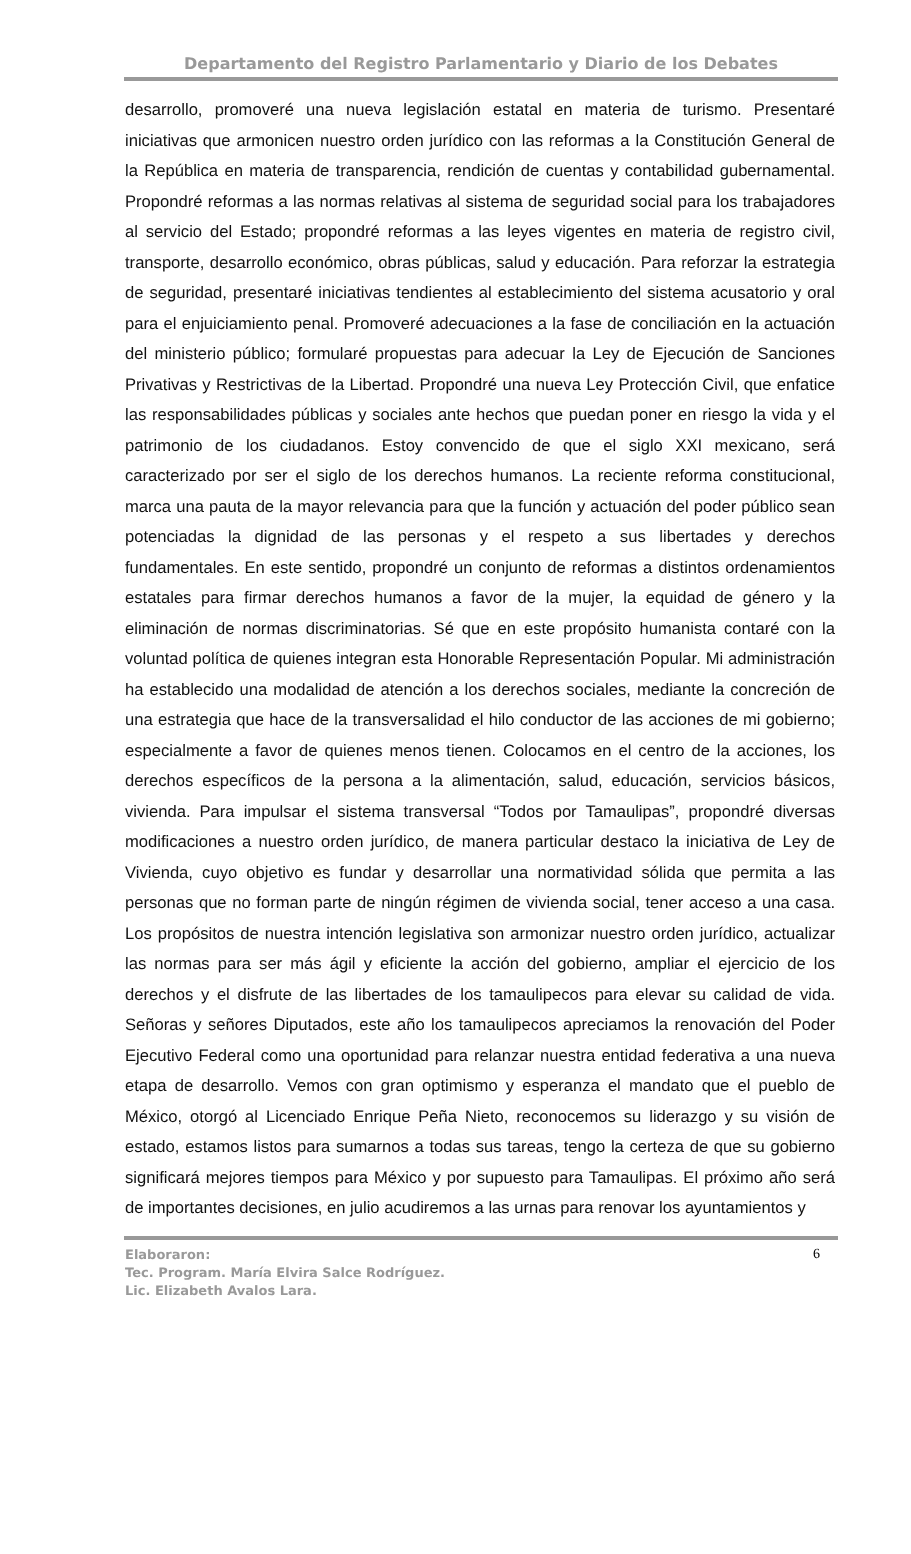Departamento del Registro Parlamentario y Diario de los Debates
desarrollo, promoveré una nueva legislación estatal en materia de turismo. Presentaré iniciativas que armonicen nuestro orden jurídico con las reformas a la Constitución General de la República en materia de transparencia, rendición de cuentas y contabilidad gubernamental. Propondré reformas a las normas relativas al sistema de seguridad social para los trabajadores al servicio del Estado; propondré reformas a las leyes vigentes en materia de registro civil, transporte, desarrollo económico, obras públicas, salud y educación. Para reforzar la estrategia de seguridad, presentaré iniciativas tendientes al establecimiento del sistema acusatorio y oral para el enjuiciamiento penal. Promoveré adecuaciones a la fase de conciliación en la actuación del ministerio público; formularé propuestas para adecuar la Ley de Ejecución de Sanciones Privativas y Restrictivas de la Libertad. Propondré una nueva Ley Protección Civil, que enfatice las responsabilidades públicas y sociales ante hechos que puedan poner en riesgo la vida y el patrimonio de los ciudadanos. Estoy convencido de que el siglo XXI mexicano, será caracterizado por ser el siglo de los derechos humanos. La reciente reforma constitucional, marca una pauta de la mayor relevancia para que la función y actuación del poder público sean potenciadas la dignidad de las personas y el respeto a sus libertades y derechos fundamentales. En este sentido, propondré un conjunto de reformas a distintos ordenamientos estatales para firmar derechos humanos a favor de la mujer, la equidad de género y la eliminación de normas discriminatorias. Sé que en este propósito humanista contaré con la voluntad política de quienes integran esta Honorable Representación Popular. Mi administración ha establecido una modalidad de atención a los derechos sociales, mediante la concreción de una estrategia que hace de la transversalidad el hilo conductor de las acciones de mi gobierno; especialmente a favor de quienes menos tienen. Colocamos en el centro de la acciones, los derechos específicos de la persona a la alimentación, salud, educación, servicios básicos, vivienda. Para impulsar el sistema transversal “Todos por Tamaulipas”, propondré diversas modificaciones a nuestro orden jurídico, de manera particular destaco la iniciativa de Ley de Vivienda, cuyo objetivo es fundar y desarrollar una normatividad sólida que permita a las personas que no forman parte de ningún régimen de vivienda social, tener acceso a una casa. Los propósitos de nuestra intención legislativa son armonizar nuestro orden jurídico, actualizar las normas para ser más ágil y eficiente la acción del gobierno, ampliar el ejercicio de los derechos y el disfrute de las libertades de los tamaulipecos para elevar su calidad de vida. Señoras y señores Diputados, este año los tamaulipecos apreciamos la renovación del Poder Ejecutivo Federal como una oportunidad para relanzar nuestra entidad federativa a una nueva etapa de desarrollo. Vemos con gran optimismo y esperanza el mandato que el pueblo de México, otorgó al Licenciado Enrique Peña Nieto, reconocemos su liderazgo y su visión de estado, estamos listos para sumarnos a todas sus tareas, tengo la certeza de que su gobierno significará mejores tiempos para México y por supuesto para Tamaulipas. El próximo año será de importantes decisiones, en julio acudiremos a las urnas para renovar los ayuntamientos y
Elaboraron:
Tec. Program. María Elvira Salce Rodríguez.
Lic. Elizabeth Avalos Lara.
6